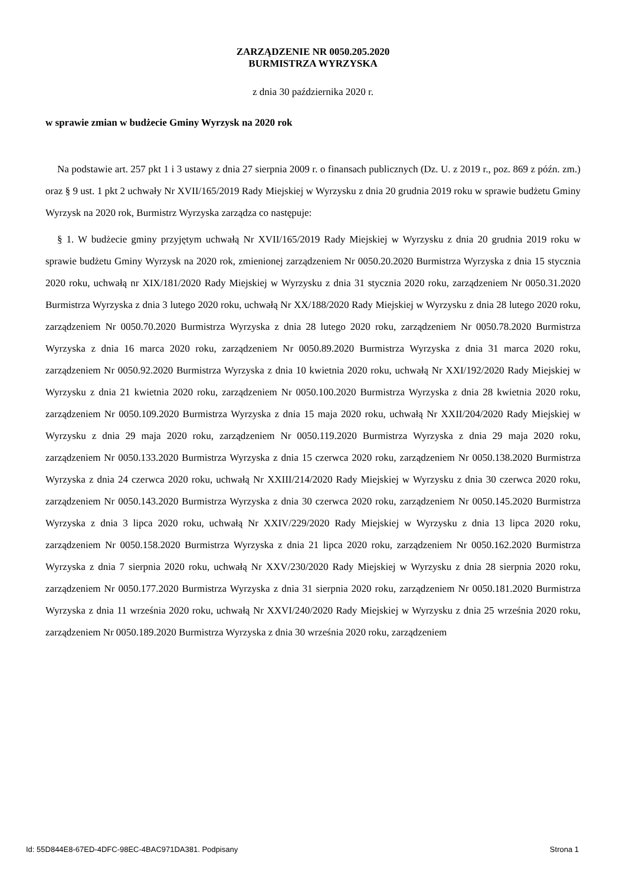ZARZĄDZENIE NR 0050.205.2020
BURMISTRZA WYRZYSKA
z dnia 30 października 2020 r.
w sprawie zmian w budżecie Gminy Wyrzysk na 2020 rok
Na podstawie art. 257 pkt 1 i 3 ustawy z dnia 27 sierpnia 2009 r. o finansach publicznych (Dz. U. z 2019 r., poz. 869 z późn. zm.) oraz § 9 ust. 1 pkt 2 uchwały Nr XVII/165/2019 Rady Miejskiej w Wyrzysku z dnia 20 grudnia 2019 roku w sprawie budżetu Gminy Wyrzysk na 2020 rok, Burmistrz Wyrzyska zarządza co następuje:
§ 1. W budżecie gminy przyjętym uchwałą Nr XVII/165/2019 Rady Miejskiej w Wyrzysku z dnia 20 grudnia 2019 roku w sprawie budżetu Gminy Wyrzysk na 2020 rok, zmienionej zarządzeniem Nr 0050.20.2020 Burmistrza Wyrzyska z dnia 15 stycznia 2020 roku, uchwałą nr XIX/181/2020 Rady Miejskiej w Wyrzysku z dnia 31 stycznia 2020 roku, zarządzeniem Nr 0050.31.2020 Burmistrza Wyrzyska z dnia 3 lutego 2020 roku, uchwałą Nr XX/188/2020 Rady Miejskiej w Wyrzysku z dnia 28 lutego 2020 roku, zarządzeniem Nr 0050.70.2020 Burmistrza Wyrzyska z dnia 28 lutego 2020 roku, zarządzeniem Nr 0050.78.2020 Burmistrza Wyrzyska z dnia 16 marca 2020 roku, zarządzeniem Nr 0050.89.2020 Burmistrza Wyrzyska z dnia 31 marca 2020 roku, zarządzeniem Nr 0050.92.2020 Burmistrza Wyrzyska z dnia 10 kwietnia 2020 roku, uchwałą Nr XXI/192/2020 Rady Miejskiej w Wyrzysku z dnia 21 kwietnia 2020 roku, zarządzeniem Nr 0050.100.2020 Burmistrza Wyrzyska z dnia 28 kwietnia 2020 roku, zarządzeniem Nr 0050.109.2020 Burmistrza Wyrzyska z dnia 15 maja 2020 roku, uchwałą Nr XXII/204/2020 Rady Miejskiej w Wyrzysku z dnia 29 maja 2020 roku, zarządzeniem Nr 0050.119.2020 Burmistrza Wyrzyska z dnia 29 maja 2020 roku, zarządzeniem Nr 0050.133.2020 Burmistrza Wyrzyska z dnia 15 czerwca 2020 roku, zarządzeniem Nr 0050.138.2020 Burmistrza Wyrzyska z dnia 24 czerwca 2020 roku, uchwałą Nr XXIII/214/2020 Rady Miejskiej w Wyrzysku z dnia 30 czerwca 2020 roku, zarządzeniem Nr 0050.143.2020 Burmistrza Wyrzyska z dnia 30 czerwca 2020 roku, zarządzeniem Nr 0050.145.2020 Burmistrza Wyrzyska z dnia 3 lipca 2020 roku, uchwałą Nr XXIV/229/2020 Rady Miejskiej w Wyrzysku z dnia 13 lipca 2020 roku, zarządzeniem Nr 0050.158.2020 Burmistrza Wyrzyska z dnia 21 lipca 2020 roku, zarządzeniem Nr 0050.162.2020 Burmistrza Wyrzyska z dnia 7 sierpnia 2020 roku, uchwałą Nr XXV/230/2020 Rady Miejskiej w Wyrzysku z dnia 28 sierpnia 2020 roku, zarządzeniem Nr 0050.177.2020 Burmistrza Wyrzyska z dnia 31 sierpnia 2020 roku, zarządzeniem Nr 0050.181.2020 Burmistrza Wyrzyska z dnia 11 września 2020 roku, uchwałą Nr XXVI/240/2020 Rady Miejskiej w Wyrzysku z dnia 25 września 2020 roku, zarządzeniem Nr 0050.189.2020 Burmistrza Wyrzyska z dnia 30 września 2020 roku, zarządzeniem
Id: 55D844E8-67ED-4DFC-98EC-4BAC971DA381. Podpisany Strona 1